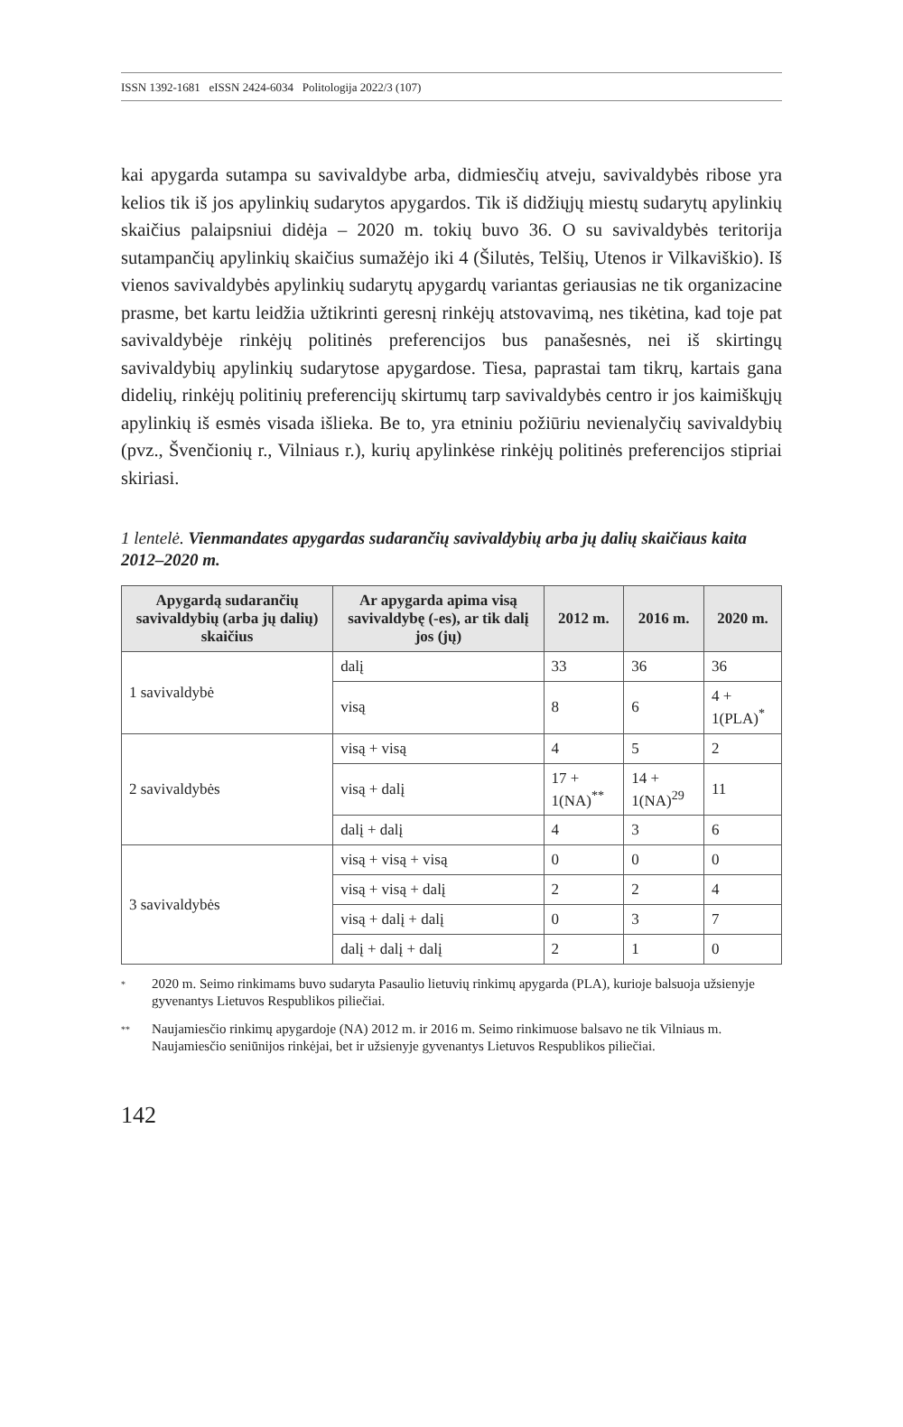ISSN 1392-1681 eISSN 2424-6034 Politologija 2022/3 (107)
kai apygarda sutampa su savivaldybe arba, didmiesčių atveju, savivaldybės ribose yra kelios tik iš jos apylinkių sudarytos apygardos. Tik iš didžiųjų miestų sudarytų apylinkių skaičius palaipsniui didėja – 2020 m. tokių buvo 36. O su savivaldybės teritorija sutampančių apylinkių skaičius sumažėjo iki 4 (Šilutės, Telšių, Utenos ir Vilkaviškio). Iš vienos savivaldybės apylinkių sudarytų apygardų variantas geriausias ne tik organizacine prasme, bet kartu leidžia užtikrinti geresnį rinkėjų atstovavimą, nes tikėtina, kad toje pat savivaldybėje rinkėjų politinės preferencijos bus panašesnės, nei iš skirtingų savivaldybių apylinkių sudarytose apygardose. Tiesa, paprastai tam tikrų, kartais gana didelių, rinkėjų politinių preferencijų skirtumų tarp savivaldybės centro ir jos kaimiškųjų apylinkių iš esmės visada išlieka. Be to, yra etniniu požiūriu nevienalyčių savivaldybių (pvz., Švenčionių r., Vilniaus r.), kurių apylinkėse rinkėjų politinės preferencijos stipriai skiriasi.
1 lentelė. Vienmandates apygardas sudarančių savivaldybių arba jų dalių skaičiaus kaita 2012–2020 m.
| Apygardą sudarančių savivaldybių (arba jų dalių) skaičius | Ar apygarda apima visą savivaldybę (-es), ar tik dalį jos (jų) | 2012 m. | 2016 m. | 2020 m. |
| --- | --- | --- | --- | --- |
| 1 savivaldybė | dalį | 33 | 36 | 36 |
| | visą | 8 | 6 | 4 + 1(PLA)<sup>*</sup> |
| 2 savivaldybės | visą + visą | 4 | 5 | 2 |
| | visą + dalį | 17 + 1(NA)<sup>**</sup> | 14 + 1(NA)<sup>29</sup> | 11 |
| | dalį + dalį | 4 | 3 | 6 |
| 3 savivaldybės | visą + visą + visą | 0 | 0 | 0 |
| | visą + visą + dalį | 2 | 2 | 4 |
| | visą + dalį + dalį | 0 | 3 | 7 |
| | dalį + dalį + dalį | 2 | 1 | 0 |
*
2020 m. Seimo rinkimams buvo sudaryta Pasaulio lietuvių rinkimų apygarda (PLA), kurioje balsuoja užsienyje gyvenantys Lietuvos Respublikos piliečiai.
**
Naujamiesčio rinkimų apygardoje (NA) 2012 m. ir 2016 m. Seimo rinkimuose balsavo ne tik Vilniaus m. Naujamiesčio seniūnijos rinkėjai, bet ir užsienyje gyvenantys Lietuvos Respublikos piliečiai.
142